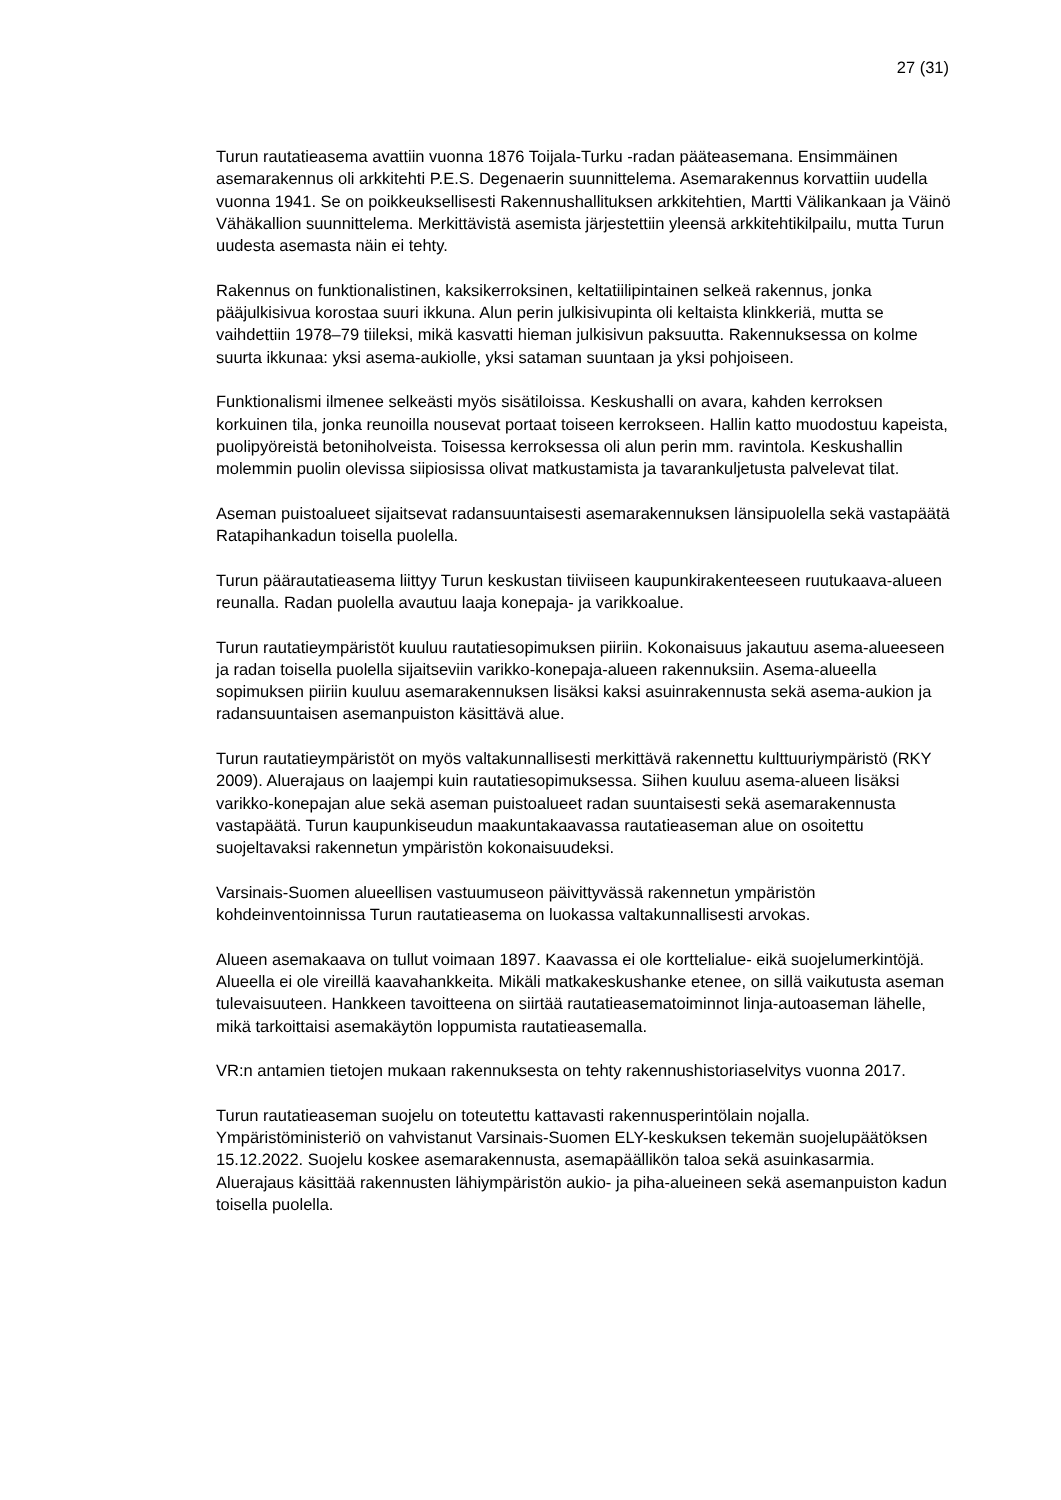27 (31)
Turun rautatieasema avattiin vuonna 1876 Toijala-Turku -radan pääteasemana. Ensimmäinen asemarakennus oli arkkitehti P.E.S. Degenaerin suunnittelema. Asemarakennus korvattiin uudella vuonna 1941. Se on poikkeuksellisesti Rakennushallituksen arkkitehtien, Martti Välikankaan ja Väinö Vähäkallion suunnittelema. Merkittävistä asemista järjestettiin yleensä arkkitehtikilpailu, mutta Turun uudesta asemasta näin ei tehty.
Rakennus on funktionalistinen, kaksikerroksinen, keltatiilipintainen selkeä rakennus, jonka pääjulkisivua korostaa suuri ikkuna. Alun perin julkisivupinta oli keltaista klinkkeriä, mutta se vaihdettiin 1978–79 tiileksi, mikä kasvatti hieman julkisivun paksuutta. Rakennuksessa on kolme suurta ikkunaa: yksi asema-aukiolle, yksi sataman suuntaan ja yksi pohjoiseen.
Funktionalismi ilmenee selkeästi myös sisätiloissa. Keskushalli on avara, kahden kerroksen korkuinen tila, jonka reunoilla nousevat portaat toiseen kerrokseen. Hallin katto muodostuu kapeista, puolipyöreistä betoniholveista. Toisessa kerroksessa oli alun perin mm. ravintola. Keskushallin molemmin puolin olevissa siipiosissa olivat matkustamista ja tavarankuljetusta palvelevat tilat.
Aseman puistoalueet sijaitsevat radansuuntaisesti asemarakennuksen länsipuolella sekä vastapäätä Ratapihankadun toisella puolella.
Turun päärautatieasema liittyy Turun keskustan tiiviiseen kaupunkirakenteeseen ruutukaava-alueen reunalla. Radan puolella avautuu laaja konepaja- ja varikkoalue.
Turun rautatieympäristöt kuuluu rautatiesopimuksen piiriin. Kokonaisuus jakautuu asema-alueeseen ja radan toisella puolella sijaitseviin varikko-konepaja-alueen rakennuksiin. Asema-alueella sopimuksen piiriin kuuluu asemarakennuksen lisäksi kaksi asuinrakennusta sekä asema-aukion ja radansuuntaisen asemanpuiston käsittävä alue.
Turun rautatieympäristöt on myös valtakunnallisesti merkittävä rakennettu kulttuuriympäristö (RKY 2009). Aluerajaus on laajempi kuin rautatiesopimuksessa. Siihen kuuluu asema-alueen lisäksi varikko-konepajan alue sekä aseman puistoalueet radan suuntaisesti sekä asemarakennusta vastapäätä. Turun kaupunkiseudun maakuntakaavassa rautatieaseman alue on osoitettu suojeltavaksi rakennetun ympäristön kokonaisuudeksi.
Varsinais-Suomen alueellisen vastuumuseon päivittyvässä rakennetun ympäristön kohdeinventoinnissa Turun rautatieasema on luokassa valtakunnallisesti arvokas.
Alueen asemakaava on tullut voimaan 1897. Kaavassa ei ole korttelialue- eikä suojelumerkintöjä. Alueella ei ole vireillä kaavahankkeita. Mikäli matkakeskushanke etenee, on sillä vaikutusta aseman tulevaisuuteen. Hankkeen tavoitteena on siirtää rautatieasematoiminnot linja-autoaseman lähelle, mikä tarkoittaisi asemakäytön loppumista rautatieasemalla.
VR:n antamien tietojen mukaan rakennuksesta on tehty rakennushistoriaselvitys vuonna 2017.
Turun rautatieaseman suojelu on toteutettu kattavasti rakennusperintölain nojalla. Ympäristöministeriö on vahvistanut Varsinais-Suomen ELY-keskuksen tekemän suojelupäätöksen 15.12.2022. Suojelu koskee asemarakennusta, asemapäällikön taloa sekä asuinkasarmia. Aluerajaus käsittää rakennusten lähiympäristön aukio- ja piha-alueineen sekä asemanpuiston kadun toisella puolella.